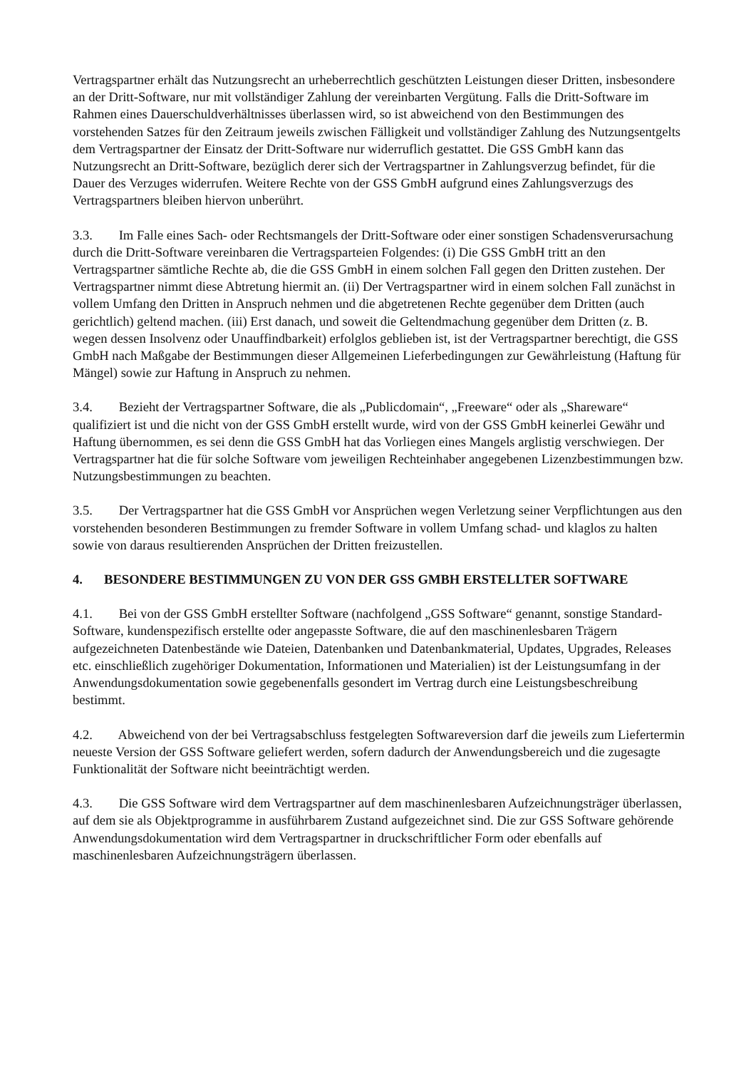Vertragspartner erhält das Nutzungsrecht an urheberrechtlich geschützten Leistungen dieser Dritten, insbesondere an der Dritt-Software, nur mit vollständiger Zahlung der vereinbarten Vergütung. Falls die Dritt-Software im Rahmen eines Dauerschuldverhältnisses überlassen wird, so ist abweichend von den Bestimmungen des vorstehenden Satzes für den Zeitraum jeweils zwischen Fälligkeit und vollständiger Zahlung des Nutzungsentgelts dem Vertragspartner der Einsatz der Dritt-Software nur widerruflich gestattet. Die GSS GmbH kann das Nutzungsrecht an Dritt-Software, bezüglich derer sich der Vertragspartner in Zahlungsverzug befindet, für die Dauer des Verzuges widerrufen. Weitere Rechte von der GSS GmbH aufgrund eines Zahlungsverzugs des Vertragspartners bleiben hiervon unberührt.
3.3. Im Falle eines Sach- oder Rechtsmangels der Dritt-Software oder einer sonstigen Schadensverursachung durch die Dritt-Software vereinbaren die Vertragsparteien Folgendes: (i) Die GSS GmbH tritt an den Vertragspartner sämtliche Rechte ab, die die GSS GmbH in einem solchen Fall gegen den Dritten zustehen. Der Vertragspartner nimmt diese Abtretung hiermit an. (ii) Der Vertragspartner wird in einem solchen Fall zunächst in vollem Umfang den Dritten in Anspruch nehmen und die abgetretenen Rechte gegenüber dem Dritten (auch gerichtlich) geltend machen. (iii) Erst danach, und soweit die Geltendmachung gegenüber dem Dritten (z. B. wegen dessen Insolvenz oder Unauffindbarkeit) erfolglos geblieben ist, ist der Vertragspartner berechtigt, die GSS GmbH nach Maßgabe der Bestimmungen dieser Allgemeinen Lieferbedingungen zur Gewährleistung (Haftung für Mängel) sowie zur Haftung in Anspruch zu nehmen.
3.4. Bezieht der Vertragspartner Software, die als „Publicdomain“, „Freeware“ oder als „Shareware“ qualifiziert ist und die nicht von der GSS GmbH erstellt wurde, wird von der GSS GmbH keinerlei Gewähr und Haftung übernommen, es sei denn die GSS GmbH hat das Vorliegen eines Mangels arglistig verschwiegen. Der Vertragspartner hat die für solche Software vom jeweiligen Rechteinhaber angegebenen Lizenzbestimmungen bzw. Nutzungsbestimmungen zu beachten.
3.5. Der Vertragspartner hat die GSS GmbH vor Ansprüchen wegen Verletzung seiner Verpflichtungen aus den vorstehenden besonderen Bestimmungen zu fremder Software in vollem Umfang schad- und klaglos zu halten sowie von daraus resultierenden Ansprüchen der Dritten freizustellen.
4. BESONDERE BESTIMMUNGEN ZU VON DER GSS GMBH ERSTELLTER SOFTWARE
4.1. Bei von der GSS GmbH erstellter Software (nachfolgend „GSS Software“ genannt, sonstige Standard-Software, kundenspezifisch erstellte oder angepasste Software, die auf den maschinenlesbaren Trägern aufgezeichneten Datenbestände wie Dateien, Datenbanken und Datenbankmaterial, Updates, Upgrades, Releases etc. einschließlich zugehöriger Dokumentation, Informationen und Materialien) ist der Leistungsumfang in der Anwendungsdokumentation sowie gegebenenfalls gesondert im Vertrag durch eine Leistungsbeschreibung bestimmt.
4.2. Abweichend von der bei Vertragsabschluss festgelegten Softwareversion darf die jeweils zum Liefertermin neueste Version der GSS Software geliefert werden, sofern dadurch der Anwendungsbereich und die zugesagte Funktionalität der Software nicht beeinträchtigt werden.
4.3. Die GSS Software wird dem Vertragspartner auf dem maschinenlesbaren Aufzeichnungsträger überlassen, auf dem sie als Objektprogramme in ausführbarem Zustand aufgezeichnet sind. Die zur GSS Software gehörende Anwendungsdokumentation wird dem Vertragspartner in druckschriftlicher Form oder ebenfalls auf maschinenlesbaren Aufzeichnungsträgern überlassen.